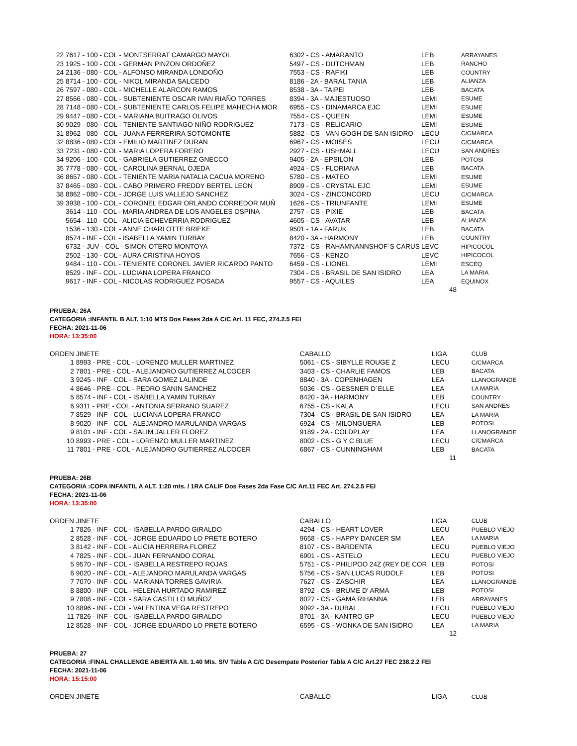| 22 | 7617 - 100 - COL - MONTSERRAT CAMARGO MAYOL | 6302 - CS - AMARANTO | LEB | ARRAYANES |
| 23 | 1925 - 100 - COL - GERMAN PINZON ORDOÑEZ | 5497 - CS - DUTCHMAN | LEB | RANCHO |
| 24 | 2136 - 080 - COL - ALFONSO MIRANDA LONDOÑO | 7553 - CS - RAFIKI | LEB | COUNTRY |
| 25 | 8714 - 100 - COL - NIKOL MIRANDA SALCEDO | 8186 - 2A - BARAL TANIA | LEB | ALIANZA |
| 26 | 7597 - 080 - COL - MICHELLE ALARCON RAMOS | 8538 - 3A - TAIPEI | LEB | BACATA |
| 27 | 8566 - 080 - COL - SUBTENIENTE OSCAR IVAN RIAÑO TORRES | 8394 - 3A - MAJESTUOSO | LEMI | ESUME |
| 28 | 7148 - 080 - COL - SUBTENIENTE CARLOS FELIPE MAHECHA MOR | 6955 - CS - DINAMARCA EJC | LEMI | ESUME |
| 29 | 9447 - 080 - COL - MARIANA BUITRAGO OLIVOS | 7554 - CS - QUEEN | LEMI | ESUME |
| 30 | 9029 - 080 - COL - TENIENTE SANTIAGO NIÑO RODRIGUEZ | 7173 - CS - RELICARIO | LEMI | ESUME |
| 31 | 8962 - 080 - COL - JUANA FERRERIRA SOTOMONTE | 5882 - CS - VAN GOGH DE SAN ISIDRO | LECU | C/CMARCA |
| 32 | 8836 - 080 - COL - EMILIO MARTINEZ DURAN | 6967 - CS - MOISES | LECU | C/CMARCA |
| 33 | 7231 - 080 - COL - MARIA LOPERA FORERO | 2927 - CS - USHMALL | LECU | SAN ANDRES |
| 34 | 9206 - 100 - COL - GABRIELA GUTIERREZ GNECCO | 9405 - 2A - EPSILON | LEB | POTOSI |
| 35 | 7778 - 080 - COL - CAROLINA BERNAL OJEDA | 4924 - CS - FLORIANA | LEB | BACATA |
| 36 | 8657 - 080 - COL - TENIENTE MARIA NATALIA CACUA MORENO | 5780 - CS - MATEO | LEMI | ESUME |
| 37 | 8465 - 080 - COL - CABO PRIMERO FREDDY BERTEL LEON | 8909 - CS - CRYSTAL EJC | LEMI | ESUME |
| 38 | 8862 - 080 - COL - JORGE LUIS VALLEJO SANCHEZ | 3024 - CS - ZINCONCORD | LECU | C/CMARCA |
| 39 | 3938 - 100 - COL - CORONEL EDGAR ORLANDO CORREDOR MUÑ | 1626 - CS - TRIUNFANTE | LEMI | ESUME |
| | 3614 - 110 - COL - MARIA ANDREA DE LOS ANGELES OSPINA | 2757 - CS - PIXIE | LEB | BACATA |
| | 5654 - 110 - COL - ALICIA ECHEVERRIA RODRIGUEZ | 4605 - CS - AVATAR | LEB | ALIANZA |
| | 1536 - 130 - COL - ANNE CHARLOTTE BRIEKE | 9501 - 1A - FARUK | LEB | BACATA |
| | 8574 - INF - COL - ISABELLA YAMIN TURBAY | 8420 - 3A - HARMONY | LEB | COUNTRY |
| | 6732 - JUV - COL - SIMON OTERO MONTOYA | 7372 - CS - RAHAMNANNSHOF´S CARUS | LEVC | HIPICOCOL |
| | 2502 - 130 - COL - AURA CRISTINA HOYOS | 7656 - CS - KENZO | LEVC | HIPICOCOL |
| | 9484 - 110 - COL - TENIENTE CORONEL JAVIER RICARDO PANTO | 6459 - CS - LIONEL | LEMI | ESCEQ |
| | 8529 - INF - COL - LUCIANA LOPERA FRANCO | 7304 - CS - BRASIL DE SAN ISIDRO | LEA | LA MARIA |
| | 9617 - INF - COL - NICOLAS RODRIGUEZ POSADA | 9557 - CS - AQUILES | LEA | EQUINOX |
48
PRUEBA: 26A
CATEGORIA :INFANTIL B ALT. 1:10 MTS Dos Fases 2da A C/C Art. 11 FEC, 274.2.5 FEI
FECHA: 2021-11-06
HORA: 13:35:00
| ORDEN | JINETE | CABALLO | LIGA | CLUB |
| --- | --- | --- | --- | --- |
| 1 | 8993 - PRE - COL - LORENZO MULLER MARTINEZ | 5061 - CS - SIBYLLE ROUGE Z | LECU | C/CMARCA |
| 2 | 7801 - PRE - COL - ALEJANDRO GUTIERREZ ALCOCER | 3403 - CS - CHARLIE FAMOS | LEB | BACATA |
| 3 | 9245 - INF - COL - SARA GOMEZ LALINDE | 8840 - 3A - COPENHAGEN | LEA | LLANOGRANDE |
| 4 | 8646 - PRE - COL - PEDRO SANIN SANCHEZ | 5036 - CS - GESSNER D´ELLE | LEA | LA MARIA |
| 5 | 8574 - INF - COL - ISABELLA YAMIN TURBAY | 8420 - 3A - HARMONY | LEB | COUNTRY |
| 6 | 9311 - PRE - COL - ANTONIA SERRANO SUAREZ | 6755 - CS - KALA | LECU | SAN ANDRES |
| 7 | 8529 - INF - COL - LUCIANA LOPERA FRANCO | 7304 - CS - BRASIL DE SAN ISIDRO | LEA | LA MARIA |
| 8 | 9020 - INF - COL - ALEJANDRO MARULANDA VARGAS | 6924 - CS - MILONGUERA | LEB | POTOSI |
| 9 | 8101 - INF - COL - SALIM JALLER FLOREZ | 9189 - 2A - COLDPLAY | LEA | LLANOGRANDE |
| 10 | 8993 - PRE - COL - LORENZO MULLER MARTINEZ | 8002 - CS - G Y C BLUE | LECU | C/CMARCA |
| 11 | 7801 - PRE - COL - ALEJANDRO GUTIERREZ ALCOCER | 6867 - CS - CUNNINGHAM | LEB | BACATA |
11
PRUEBA: 26B
CATEGORIA :COPA INFANTIL A ALT. 1:20 mts. / 1RA CALIF Dos Fases 2da Fase C/C Art.11 FEC Art. 274.2.5 FEI
FECHA: 2021-11-06
HORA: 13:35:00
| ORDEN | JINETE | CABALLO | LIGA | CLUB |
| --- | --- | --- | --- | --- |
| 1 | 7826 - INF - COL - ISABELLA PARDO GIRALDO | 4294 - CS - HEART LOVER | LECU | PUEBLO VIEJO |
| 2 | 8528 - INF - COL - JORGE EDUARDO LO PRETE BOTERO | 9658 - CS - HAPPY DANCER SM | LEA | LA MARIA |
| 3 | 8142 - INF - COL - ALICIA HERRERA FLOREZ | 8107 - CS - BARDENTA | LECU | PUEBLO VIEJO |
| 4 | 7825 - INF - COL - JUAN FERNANDO CORAL | 6901 - CS - ASTELO | LECU | PUEBLO VIEJO |
| 5 | 9570 - INF - COL - ISABELLA RESTREPO ROJAS | 5751 - CS - PHILIPOO 24Z (REY DE COR | LEB | POTOSI |
| 6 | 9020 - INF - COL - ALEJANDRO MARULANDA VARGAS | 5756 - CS - SAN LUCAS RUDOLF | LEB | POTOSI |
| 7 | 7070 - INF - COL - MARIANA TORRES GAVIRIA | 7627 - CS - ZASCHIR | LEA | LLANOGRANDE |
| 8 | 8800 - INF - COL - HELENA HURTADO RAMIREZ | 8792 - CS - BRUME D' ARMA | LEB | POTOSI |
| 9 | 7808 - INF - COL - SARA CASTILLO MUÑOZ | 8027 - CS - GAMA RIHANNA | LEB | ARRAYANES |
| 10 | 8896 - INF - COL - VALENTINA VEGA RESTREPO | 9092 - 3A - DUBAI | LECU | PUEBLO VIEJO |
| 11 | 7826 - INF - COL - ISABELLA PARDO GIRALDO | 8701 - 3A - KANTRO GP | LECU | PUEBLO VIEJO |
| 12 | 8528 - INF - COL - JORGE EDUARDO LO PRETE BOTERO | 6595 - CS - WONKA DE SAN ISIDRO | LEA | LA MARIA |
12
PRUEBA: 27
CATEGORIA :FINAL CHALLENGE ABIERTA Alt. 1.40 Mts. S/V Tabla A C/C Desempate Posterior Tabla A C/C Art.27 FEC 238.2.2 FEI
FECHA: 2021-11-06
HORA: 15:15:00
| ORDEN | JINETE | CABALLO | LIGA | CLUB |
| --- | --- | --- | --- | --- |